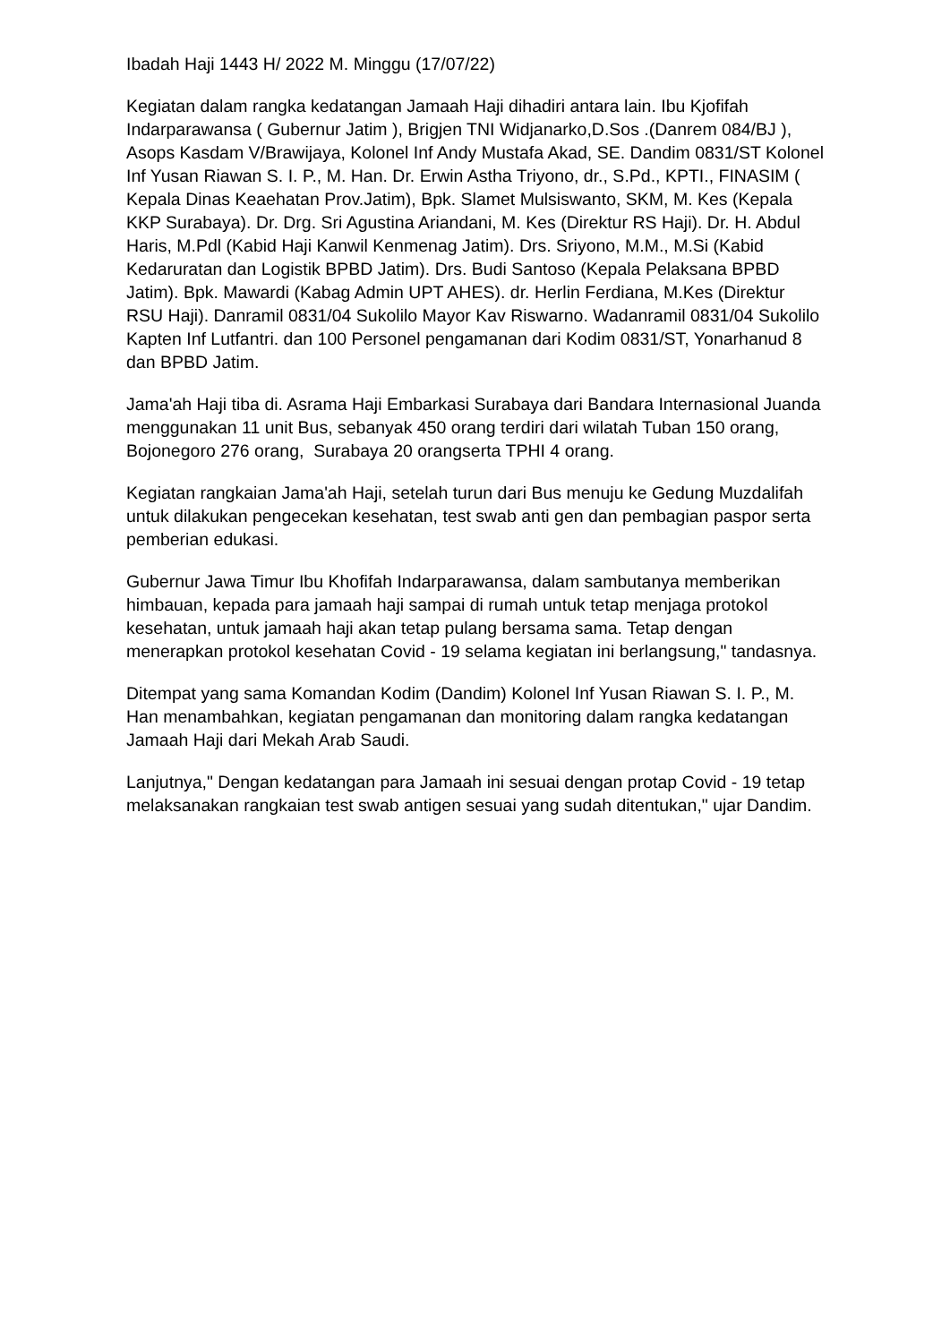Ibadah Haji 1443 H/ 2022 M. Minggu (17/07/22)
Kegiatan dalam rangka kedatangan Jamaah Haji dihadiri antara lain. Ibu Kjofifah Indarparawansa ( Gubernur Jatim ), Brigjen TNI Widjanarko,D.Sos .(Danrem 084/BJ ), Asops Kasdam V/Brawijaya, Kolonel Inf Andy Mustafa Akad, SE. Dandim 0831/ST Kolonel Inf Yusan Riawan S. I. P., M. Han. Dr. Erwin Astha Triyono, dr., S.Pd., KPTI., FINASIM ( Kepala Dinas Keaehatan Prov.Jatim), Bpk. Slamet Mulsiswanto, SKM, M. Kes (Kepala KKP Surabaya). Dr. Drg. Sri Agustina Ariandani, M. Kes (Direktur RS Haji). Dr. H. Abdul Haris, M.Pdl (Kabid Haji Kanwil Kenmenag Jatim). Drs. Sriyono, M.M., M.Si (Kabid Kedaruratan dan Logistik BPBD Jatim). Drs. Budi Santoso (Kepala Pelaksana BPBD Jatim). Bpk. Mawardi (Kabag Admin UPT AHES). dr. Herlin Ferdiana, M.Kes (Direktur RSU Haji). Danramil 0831/04 Sukolilo Mayor Kav Riswarno. Wadanramil 0831/04 Sukolilo Kapten Inf Lutfantri. dan 100 Personel pengamanan dari Kodim 0831/ST, Yonarhanud 8 dan BPBD Jatim.
Jama'ah Haji tiba di. Asrama Haji Embarkasi Surabaya dari Bandara Internasional Juanda menggunakan 11 unit Bus, sebanyak 450 orang terdiri dari wilatah Tuban 150 orang, Bojonegoro 276 orang, Surabaya 20 orangserta TPHI 4 orang.
Kegiatan rangkaian Jama'ah Haji, setelah turun dari Bus menuju ke Gedung Muzdalifah untuk dilakukan pengecekan kesehatan, test swab anti gen dan pembagian paspor serta pemberian edukasi.
Gubernur Jawa Timur Ibu Khofifah Indarparawansa, dalam sambutanya memberikan himbauan, kepada para jamaah haji sampai di rumah untuk tetap menjaga protokol kesehatan, untuk jamaah haji akan tetap pulang bersama sama. Tetap dengan menerapkan protokol kesehatan Covid - 19 selama kegiatan ini berlangsung," tandasnya.
Ditempat yang sama Komandan Kodim (Dandim) Kolonel Inf Yusan Riawan S. I. P., M. Han menambahkan, kegiatan pengamanan dan monitoring dalam rangka kedatangan Jamaah Haji dari Mekah Arab Saudi.
Lanjutnya," Dengan kedatangan para Jamaah ini sesuai dengan protap Covid - 19 tetap melaksanakan rangkaian test swab antigen sesuai yang sudah ditentukan," ujar Dandim.